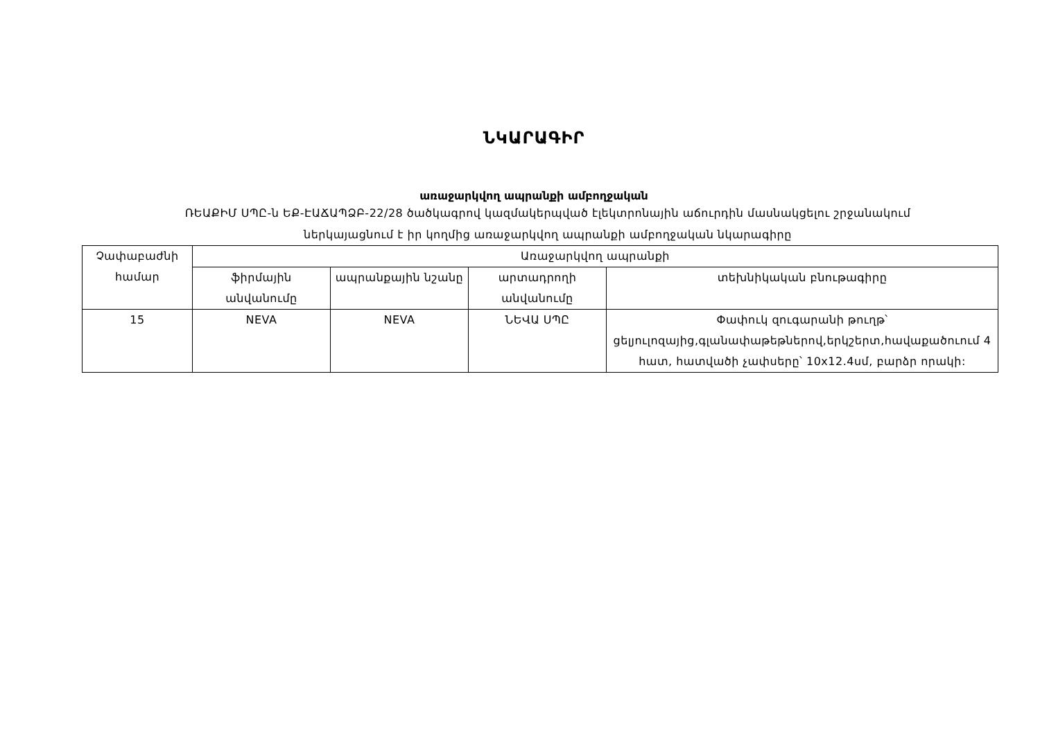ՆԿԱՐԱԳԻՐ
առաջարկվող ապրանքի ամբողջական
ՌԵԱՔԻՄ ՍՊԸ-ն ԵՔ-ԷԱՃԱՊՁԲ-22/28 ծածկագրով կազմակերպված էլեկտրոնային աճուրդին մասնակցելու շրջանակում
ներկայացնում է իր կողմից առաջարկվող ապրանքի ամբողջական նկարագիրը
| Չափաբաժնի համար | Առաջարկվող ապրանքի | | | |
| --- | --- | --- | --- | --- |
| | ֆիրմային անվանումը | ապրանքային նշանը | արտադրողի անվանումը | տեխնիկական բնութագիրը |
| 15 | NEVA | NEVA | ՆԵՎԱ ՍՊԸ | Փափուկ զուգարանի թուղթ՝ ցելյուլոզայից,գլանափաթեթներով,երկշերտ,հավաքածուում 4 հատ, հատվածի չափսերը՝ 10x12.4սմ, բարձր որակի: |